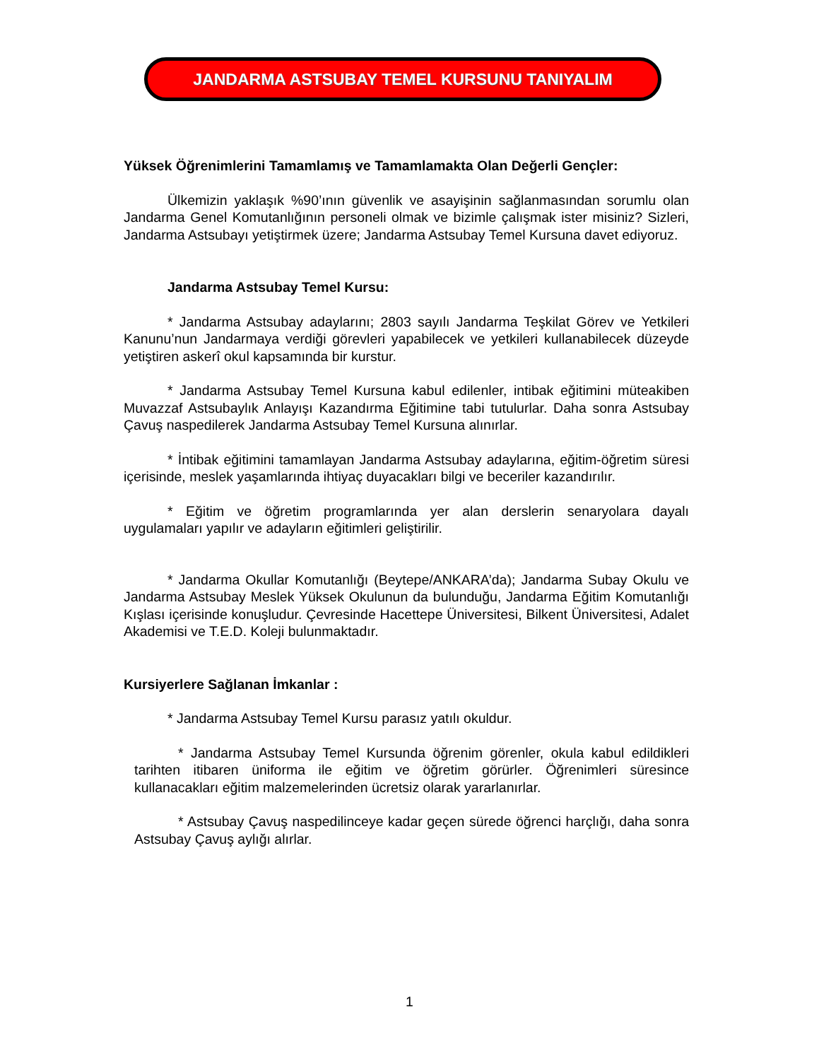JANDARMA ASTSUBAY TEMEL KURSUNU TANIYALIM
Yüksek Öğrenimlerini Tamamlamış ve Tamamlamakta Olan Değerli Gençler:
Ülkemizin yaklaşık %90’ının güvenlik ve asayişinin sağlanmasından sorumlu olan Jandarma Genel Komutanlığının personeli olmak ve bizimle çalışmak ister misiniz? Sizleri, Jandarma Astsubayı yetiştirmek üzere; Jandarma Astsubay Temel Kursuna davet ediyoruz.
Jandarma Astsubay Temel Kursu:
* Jandarma Astsubay adaylarını; 2803 sayılı Jandarma Teşkilat Görev ve Yetkileri Kanunu’nun Jandarmaya verdiği görevleri yapabilecek ve yetkileri kullanabilecek düzeyde yetiştiren askerî okul kapsamında bir kurstur.
* Jandarma Astsubay Temel Kursuna kabul edilenler, intibak eğitimini müteakiben Muvazzaf Astsubaylık Anlayışı Kazandırma Eğitimine tabi tutulurlar. Daha sonra Astsubay Çavuş naspedilerek Jandarma Astsubay Temel Kursuna alınırlar.
* İntibak eğitimini tamamlayan Jandarma Astsubay adaylarına, eğitim-öğretim süresi içerisinde, meslek yaşamlarında ihtiyaç duyacakları bilgi ve beceriler kazandırılır.
* Eğitim ve öğretim programlarında yer alan derslerin senaryolara dayalı uygulamaları yapılır ve adayların eğitimleri geliştirilir.
* Jandarma Okullar Komutanlığı (Beytepe/ANKARA’da); Jandarma Subay Okulu ve Jandarma Astsubay Meslek Yüksek Okulunun da bulunduğu, Jandarma Eğitim Komutanlığı Kışlası içerisinde konuşludur. Çevresinde Hacettepe Üniversitesi, Bilkent Üniversitesi, Adalet Akademisi ve T.E.D. Koleji bulunmaktadır.
Kursiyerlere Sağlanan İmkanlar :
* Jandarma Astsubay Temel Kursu parasız yatılı okuldur.
* Jandarma Astsubay Temel Kursunda öğrenim görenler, okula kabul edildikleri tarihten itibaren üniforma ile eğitim ve öğretim görürler. Öğrenimleri süresince kullanacakları eğitim malzemelerinden ücretsiz olarak yararlanırlar.
* Astsubay Çavuş naspedilinceye kadar geçen sürede öğrenci harçlığı, daha sonra Astsubay Çavuş aylığı alırlar.
1